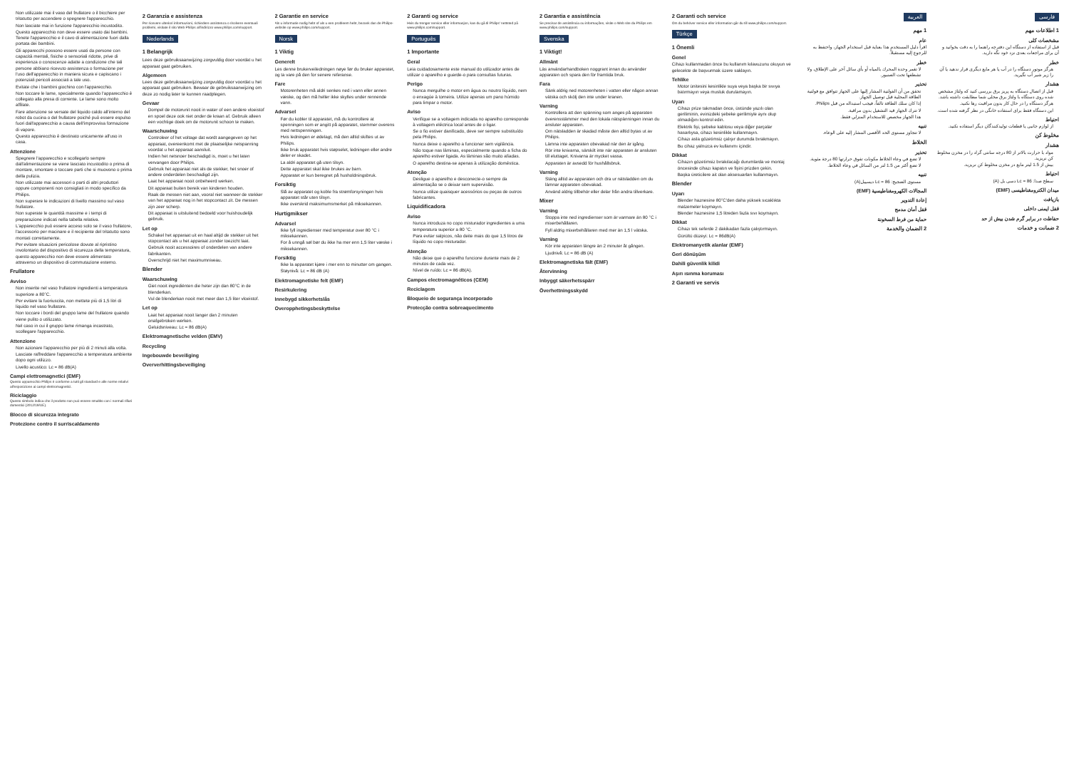Non utilizzate mai il vaso del frullatore o il bicchiere per tritatutto per accendere o spegnere l'apparecchio.
Non lasciate mai in funzione l'apparecchio incustodito.
Questo apparecchio non deve essere usato dai bambini. Tenete l'apparecchio e il cavo di alimentazione fuori dalla portata dei bambini.
Gli apparecchi possono essere usati da persone con capacità mentali, fisiche o sensoriali ridotte, prive di esperienza o conoscenze adatte a condizione che tali persone abbiano ricevuto assistenza o formazione per l'uso dell'apparecchio in maniera sicura e capiscano i potenziali pericoli associati a tale uso.
Evitate che i bambini giochino con l'apparecchio.
Non toccare le lame, specialmente quando l'apparecchio è collegato alla presa di corrente. Le lame sono molto affilate.
Fare attenzione se versate del liquido caldo all'interno del robot da cucina o del frullatore poiché può essere espulso fuori dall'apparecchio a causa dell'improvvisa formazione di vapore.
Questo apparecchio è destinato unicamente all'uso in casa.
Attenzione
Spegnere l'apparecchio e scollegarlo sempre dall'alimentazione se viene lasciato incustodito o prima di montare, smontare o toccare parti che si muovono o prima della pulizia.
Non utilizzate mai accessori o parti di altri produttori oppure componenti non consigliati in modo specifico da Philips.
Non superare le indicazioni di livello massimo sul vaso frullatore.
Non superate le quantità massime e i tempi di preparazione indicati nella tabella relativa.
L'apparecchio può essere acceso solo se il vaso frullatore, l'accessorio per macinare e il recipiente del tritatutto sono montati correttamente.
Per evitare situazioni pericolose dovute al ripristino involontario del dispositivo di sicurezza della temperatura, questo apparecchio non deve essere alimentato attraverso un dispositivo di commutazione esterno.
Frullatore
Avviso
Non inserite nel vaso frullatore ingredienti a temperatura superiore a 80°C.
Per evitare la fuoriuscita, non mettete più di 1,5 litri di liquido nel vaso frullatore.
Non toccare i bordi del gruppo lame del frullatore quando viene pulito o utilizzato.
Nel caso in cui il gruppo lame rimanga incastrato, scollegare l'apparecchio.
Attenzione
Non azionare l'apparecchio per più di 2 minuti alla volta.
Lasciate raffreddare l'apparecchio a temperatura ambiente dopo ogni utilizzo.
Livello acustico: Lc = 86 dB(A)
Campi elettromagnetici (EMF)
Questo apparecchio Philips è conforme a tutti gli standard e alle norme relativi all'esposizione ai campi elettromagnetici.
Riciclaggio
Questo simbolo indica che il prodotto non può essere smaltito con i normali rifiuti domestici (2012/19/UE).
Blocco di sicurezza integrato
Protezione contro il surriscaldamento
2 Garanzia e assistenza
Per ricevere ulteriori informazioni, richiedere assistenza o risolvere eventuali problemi, visitate il sito Web Philips all'indirizzo www.philips.com/support.
Nederlands
1 Belangrijk
Lees deze gebruiksaanwijzing zorgvuldig door voordat u het apparaat gaat gebruiken.
Algemeen
Lees deze gebruiksaanwijzing zorgvuldig door voordat u het apparaat gaat gebruiken. Bewaar de gebruiksaanwijzing om deze zo nodig later te kunnen raadplegen.
Gevaar
Dompel de motorunit nooit in water of een andere vloeistof en spoel deze ook niet onder de kraan af. Gebruik alleen een vochtige doek om de motorunit schoon te maken.
Waarschuwing
Controleer of het voltage dat wordt aangegeven op het apparaat, overeenkomt met de plaatselijke netspanning voordat u het apparaat aansluit.
Indien het netsnoer beschadigd is, moet u het laten vervangen door Philips.
Gebruik het apparaat niet als de stekker, het snoer of andere onderdelen beschadigd zijn.
Laat het apparaat nooit onbeheerd werken.
Dit apparaat buiten bereik van kinderen houden.
Raak de messen niet aan, vooral niet wanneer de stekker van het apparaat nog in het stopcontact zit. De messen zijn zeer scherp.
Dit apparaat is uitsluitend bedoeld voor huishoudelijk gebruik.
Let op
Schakel het apparaat uit en haal altijd de stekker uit het stopcontact als u het apparaat zonder toezicht laat.
Gebruik nooit accessoires of onderdelen van andere fabrikanten.
Overschrijd niet het maximumniveau.
Blender
Waarschuwing
Giet nooit ingrediënten die heter zijn dan 80°C in de blenderkan.
Vul de blenderkan nooit met meer dan 1,5 liter vloeistof.
Let op
Laat het apparaat nooit langer dan 2 minuten onafgebroken werken.
Geluidsniveau: Lc = 86 dB(A)
Elektromagnetische velden (EMV)
Recycling
Ingebouwde beveiliging
Oververhittingsbeveiliging
2 Garantie en service
Als u informatie nodig hebt of als u een probleem hebt, bezoek dan de Philips-website op www.philips.com/support.
Norsk
1 Viktig
Generelt
Les denne brukerveiledningen nøye før du bruker apparatet, og ta vare på den for senere referanse.
Fare
Motorenheten må aldri senkes ned i vann eller annen væske, og den må heller ikke skylles under rennende vann.
Advarsel
Før du kobler til apparatet, må du kontrollere at spenningen som er angitt på apparatet, stemmer overens med nettspenningen.
Hvis ledningen er ødelagt, må den alltid skiftes ut av Philips.
Ikke bruk apparatet hvis støpselet, ledningen eller andre deler er skadet.
La aldri apparatet gå uten tilsyn.
Dette apparatet skal ikke brukes av barn.
Apparatet er kun beregnet på husholdningsbruk.
Forsiktig
Slå av apparatet og koble fra strømforsyningen hvis apparatet står uten tilsyn.
Ikke overskrid maksimumsmerket på miksekannen.
Hurtigmikser
Advarsel
Ikke fyll ingredienser med temperatur over 80 °C i miksekannen.
For å unngå søl bør du ikke ha mer enn 1,5 liter væske i miksekannen.
Forsiktig
Ikke la apparatet kjøre i mer enn to minutter om gangen.
Støynivå: Lc = 86 dB (A)
Elektromagnetiske felt (EMF)
Resirkulering
Innebygd sikkerhetslås
Overopphetingsbeskyttelse
2 Garanti og service
Hvis du trenger service eller informasjon, kan du gå til Philips' nettsted på www.philips.com/support.
Português
1 Importante
Geral
Leia cuidadosamente este manual do utilizador antes de utilizar o aparelho e guarde-o para consultas futuras.
Perigo
Nunca mergulhe o motor em água ou noutro líquido, nem o enxagúe à torneira. Utilize apenas um pano húmido para limpar o motor.
Aviso
Verifique se a voltagem indicada no aparelho corresponde à voltagem eléctrica local antes de o ligar.
Se o fio estiver danificado, deve ser sempre substituído pela Philips.
Nunca deixe o aparelho a funcionar sem vigilância.
Não toque nas lâminas, especialmente quando a ficha do aparelho estiver ligada. As lâminas são muito afiadas.
O aparelho destina-se apenas à utilização doméstica.
Atenção
Desligue o aparelho e desconecte-o sempre da alimentação se o deixar sem supervisão.
Nunca utilize quaisquer acessórios ou peças de outros fabricantes.
Liquidificadora
Aviso
Nunca introduza no copo misturador ingredientes a uma temperatura superior a 80 °C.
Para evitar salpicos, não deite mais do que 1,5 litros de líquido no copo misturador.
Atenção
Não deixe que o aparelho funcione durante mais de 2 minutos de cada vez.
Nível de ruído: Lc = 86 dB(A).
Campos electromagnéticos (CEM)
Reciclagem
Bloqueio de segurança incorporado
Protecção contra sobreaquecimento
2 Garantia e assistência
Se precisar de assistência ou informações, visite o Web site da Philips em www.philips.com/support.
Svenska
1 Viktigt!
Allmänt
Läs användarhandboken noggrant innan du använder apparaten och spara den för framtida bruk.
Fara
Sänk aldrig ned motorenheten i vatten eller någon annan vätska och skölj den inte under kranen.
Varning
Kontrollera att den spänning som anges på apparaten överensstämmer med den lokala nätspänningen innan du ansluter apparaten.
Om nätsladden är skadad måste den alltid bytas ut av Philips.
Lämna inte apparaten obevakad när den är igång.
Rör inte knivarna, särskilt inte när apparaten är ansluten till eluttaget. Knivarna är mycket vassa.
Apparaten är avsedd för hushållsbruk.
Varning
Stäng alltid av apparaten och dra ur nätsladden om du lämnar apparaten obevakad.
Använd aldrig tillbehör eller delar från andra tillverkare.
Mixer
Varning
Stoppa inte ned ingredienser som är varmare än 80 °C i mixerbehållaren.
Fyll aldrig mixerbehållaren med mer än 1,5 l vätska.
Varning
Kör inte apparaten längre än 2 minuter åt gången.
Ljudnivå: Lc = 86 dB (A)
Elektromagnetiska fält (EMF)
Återvinning
Inbyggt säkerhetsspärr
Överhettningsskydd
2 Garanti och service
Om du behöver service eller information går du till www.philips.com/support.
Türkçe
1 Önemli
Genel
Cihazı kullanmadan önce bu kullanım kılavuzunu okuyun ve gelecekte de başvurmak üzere saklayın.
Tehlike
Motor ünitesini kesinlikle suya veya başka bir sıvıya batırmayın veya musluk durulamayın.
Uyarı
Cihazı prize takmadan önce, üstünde yazılı olan geriliminin, evinizdeki şebeke gerilimiyle aynı olup olmadığını kontrol edin.
Elektrik fişi, şebeke kablosu veya diğer parçalar hasarlıysa, cihazı kesinlikle kullanmayın.
Cihazı asla gözetimsiz çalışır durumda bırakmayın.
Bu cihaz yalnızca ev kullanımı içindir.
Dikkat
Cihazın gözetimsiz bırakılacağı durumlarda ve montaj öncesinde cihazı kapatın ve fişini prizden çekin.
Başka üreticilere ait olan aksesuarları kullanmayın.
Blender
Uyarı
Blender haznesine 80°C'den daha yüksek sıcaklıkta malzemeler koymayın.
Blender haznesine 1,5 litreden fazla sıvı koymayın.
Dikkat
Cihazı tek seferde 2 dakikadan fazla çalıştırmayın.
Gürültü düzeyi: Lc = 86dB(A)
Elektromanyetik alanlar (EMF)
Geri dönüşüm
Dahili güvenlik kilidi
Aşırı ısınma koruması
2 Garanti ve servis
العربية
1 مهم
عام
اقرأ دليل المستخدم هذا بعناية قبل استخدام الجهاز، واحتفظ به للرجوع إليه مستقبلاً.
خطر
لا تغمر وحدة المحرك بالمياه أو بأي سائل آخر على الإطلاق، ولا تشطفها تحت الصنبور.
تحذير
تحقق من أن الفولتية المشار إليها على الجهاز تتوافق مع فولتية الطاقة المحلية قبل توصيل الجهاز.
إذا كان سلك الطاقة تالفاً، فيجب استبداله من قبل Philips.
لا تترك الجهاز قيد التشغيل بدون مراقبة.
هذا الجهاز مخصص للاستخدام المنزلي فقط.
تنبيه
لا تتجاوز مستوى الحد الأقصى المشار إليه على الوعاء.
الخلاط
تحذير
لا تضع في وعاء الخلاط مكونات تفوق حرارتها 80 درجة مئوية.
لا تضع أكثر من 1.5 لتر من السائل في وعاء الخلاط.
تنبيه
مستوى الضجيج: Lc = 86 ديسيبل(A)
المجالات الكهرومغناطيسية (EMF)
إعادة التدوير
قفل أمان مدمج
حماية من فرط السخونة
2 الضمان والخدمة
فارسی
1 اطلاعات مهم
مشخصات کلی
قبل از استفاده از دستگاه این دفترچه راهنما را به دقت بخوانید و آن برای مراجعات بعدی نزد خود نگه دارید.
خطر
هرگز موتور دستگاه را در آب یا هر مایع دیگری قرار ندهید یا آن را زیر شیر آب نگیرید.
هشدار
قبل از اتصال دستگاه به پریز برق بررسی کنید که ولتاژ مشخص شده روی دستگاه با ولتاژ برق محلی شما مطابقت داشته باشد.
هرگز دستگاه را در حال کار بدون مراقبت رها نکنید.
این دستگاه فقط برای استفاده خانگی در نظر گرفته شده است.
احتیاط
از لوازم جانبی یا قطعات تولیدکنندگان دیگر استفاده نکنید.
مخلوط کن
هشدار
مواد با حرارت بالاتر از 80 درجه سانتی گراد را در مخزن مخلوط کن نریزید.
بیش از 1.5 لیتر مایع در مخزن مخلوط کن نریزید.
احتیاط
سطح صدا: Lc = 86 دسی بل (A)
میدان الکترومغناطیسی (EMF)
بازیافت
قفل ایمنی داخلی
حفاظت در برابر گرم شدن بیش از حد
2 ضمانت و خدمات